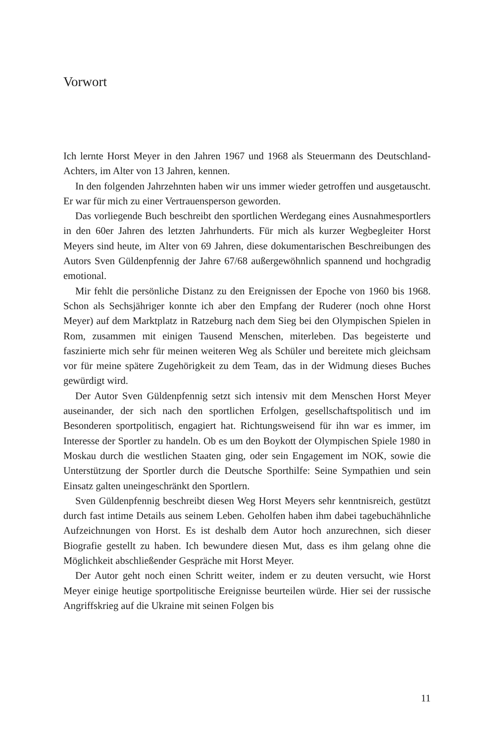Vorwort
Ich lernte Horst Meyer in den Jahren 1967 und 1968 als Steuermann des Deutschland-Achters, im Alter von 13 Jahren, kennen.
In den folgenden Jahrzehnten haben wir uns immer wieder getroffen und ausgetauscht. Er war für mich zu einer Vertrauensperson geworden.
Das vorliegende Buch beschreibt den sportlichen Werdegang eines Ausnahmesportlers in den 60er Jahren des letzten Jahrhunderts. Für mich als kurzer Wegbegleiter Horst Meyers sind heute, im Alter von 69 Jahren, diese dokumentarischen Beschreibungen des Autors Sven Güldenpfennig der Jahre 67/68 außergewöhnlich spannend und hochgradig emotional.
Mir fehlt die persönliche Distanz zu den Ereignissen der Epoche von 1960 bis 1968. Schon als Sechsjähriger konnte ich aber den Empfang der Ruderer (noch ohne Horst Meyer) auf dem Marktplatz in Ratzeburg nach dem Sieg bei den Olympischen Spielen in Rom, zusammen mit einigen Tausend Menschen, miterleben. Das begeisterte und faszinierte mich sehr für meinen weiteren Weg als Schüler und bereitete mich gleichsam vor für meine spätere Zugehörigkeit zu dem Team, das in der Widmung dieses Buches gewürdigt wird.
Der Autor Sven Güldenpfennig setzt sich intensiv mit dem Menschen Horst Meyer auseinander, der sich nach den sportlichen Erfolgen, gesellschaftspolitisch und im Besonderen sportpolitisch, engagiert hat. Richtungsweisend für ihn war es immer, im Interesse der Sportler zu handeln. Ob es um den Boykott der Olympischen Spiele 1980 in Moskau durch die westlichen Staaten ging, oder sein Engagement im NOK, sowie die Unterstützung der Sportler durch die Deutsche Sporthilfe: Seine Sympathien und sein Einsatz galten uneingeschränkt den Sportlern.
Sven Güldenpfennig beschreibt diesen Weg Horst Meyers sehr kenntnisreich, gestützt durch fast intime Details aus seinem Leben. Geholfen haben ihm dabei tagebuchähnliche Aufzeichnungen von Horst. Es ist deshalb dem Autor hoch anzurechnen, sich dieser Biografie gestellt zu haben. Ich bewundere diesen Mut, dass es ihm gelang ohne die Möglichkeit abschließender Gespräche mit Horst Meyer.
Der Autor geht noch einen Schritt weiter, indem er zu deuten versucht, wie Horst Meyer einige heutige sportpolitische Ereignisse beurteilen würde. Hier sei der russische Angriffskrieg auf die Ukraine mit seinen Folgen bis
11